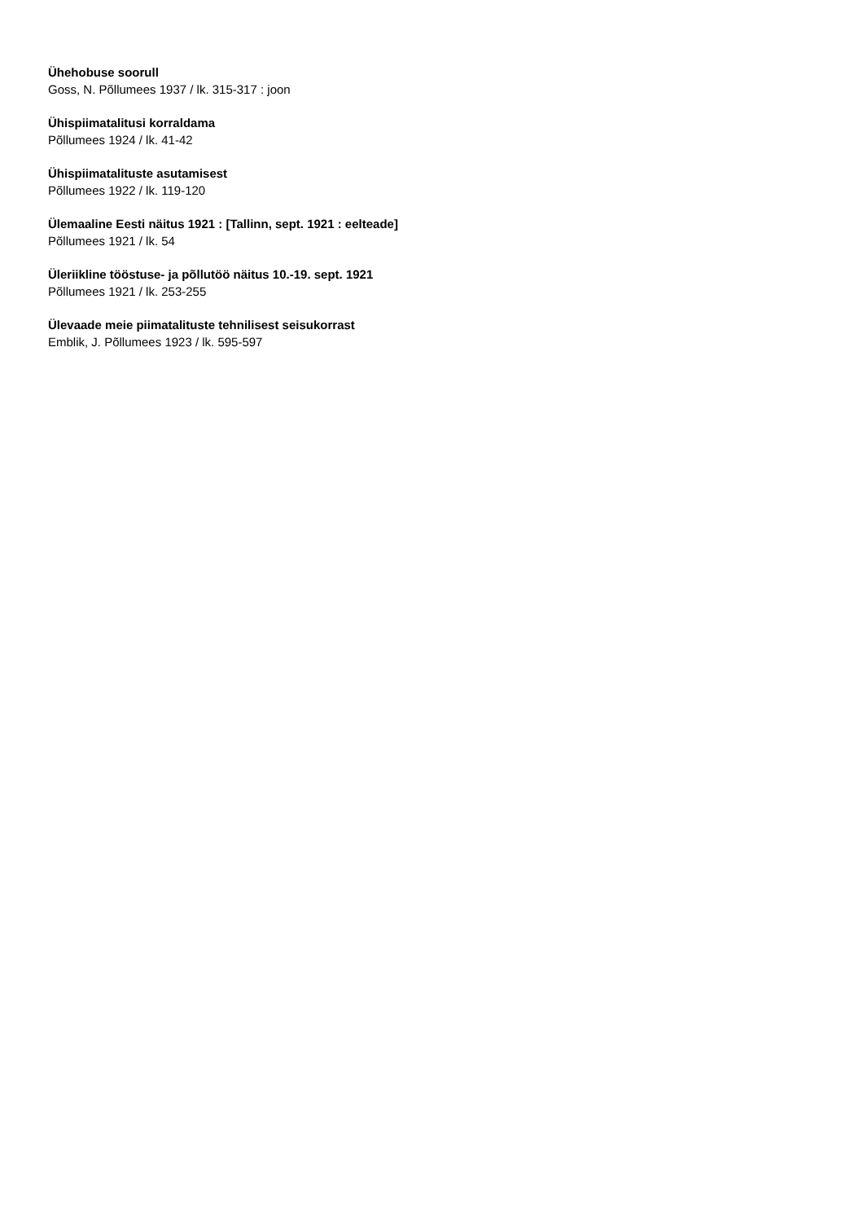Ühehobuse soorull
Goss, N. Põllumees 1937 / lk. 315-317 : joon
Ühispiimatalitusi korraldama
Põllumees 1924 / lk. 41-42
Ühispiimatalituste asutamisest
Põllumees 1922 / lk. 119-120
Ülemaaline Eesti näitus 1921 : [Tallinn, sept. 1921 : eelteade]
Põllumees 1921 / lk. 54
Üleriikline tööstuse- ja põllutöö näitus 10.-19. sept. 1921
Põllumees 1921 / lk. 253-255
Ülevaade meie piimatalituste tehnilisest seisukorrast
Emblik, J. Põllumees 1923 / lk. 595-597